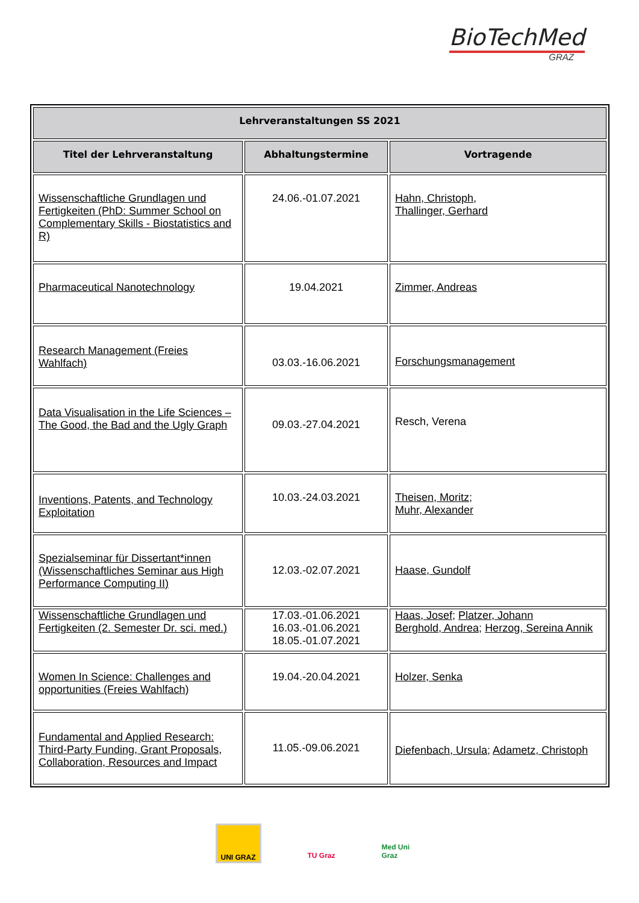BioTechMed
GRAZ
| Lehrveranstaltungen SS 2021 | | |
| --- | --- | --- |
| Titel der Lehrveranstaltung | Abhaltungstermine | Vortragende |
| Wissenschaftliche Grundlagen und Fertigkeiten (PhD: Summer School on Complementary Skills - Biostatistics and R) | 24.06.-01.07.2021 | Hahn, Christoph , Thallinger, Gerhard |
| Pharmaceutical Nanotechnology | 19.04.2021 | Zimmer, Andreas |
| Research Management (Freies Wahlfach) | 03.03.-16.06.2021 | Forschungsmanagement |
| Data Visualisation in the Life Sciences – The Good, the Bad and the Ugly Graph | 09.03.-27.04.2021 | Resch, Verena |
| Inventions, Patents, and Technology Exploitation | 10.03.-24.03.2021 | Theisen, Moritz ; Muhr, Alexander |
| Spezialseminar für Dissertant*innen (Wissenschaftliches Seminar aus High Performance Computing II) | 12.03.-02.07.2021 | Haase, Gundolf |
| Wissenschaftliche Grundlagen und Fertigkeiten (2. Semester Dr. sci. med.) | 17.03.-01.06.2021 16.03.-01.06.2021 18.05.-01.07.2021 | Haas, Josef; Platzer, Johann Berghold, Andrea; Herzog, Sereina Annik |
| Women In Science: Challenges and opportunities (Freies Wahlfach) | 19.04.-20.04.2021 | Holzer, Senka |
| Fundamental and Applied Research: Third-Party Funding, Grant Proposals, Collaboration, Resources and Impact | 11.05.-09.06.2021 | Diefenbach, Ursula ; Adametz, Christoph |
UNI GRAZ TU Graz Med Uni Graz